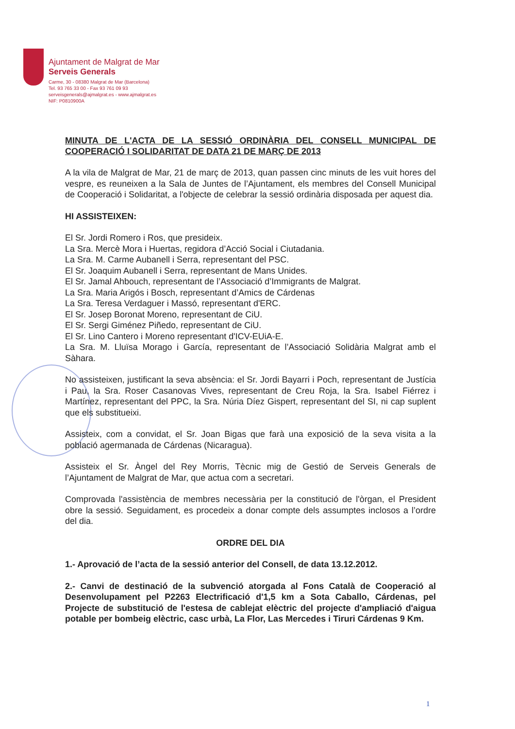Ajuntament de Malgrat de Mar
Serveis Generals
Carme, 30 - 08380 Malgrat de Mar (Barcelona)
Tel. 93 765 33 00 - Fax 93 761 09 93
serveisgenerals@ajmalgrat.es - www.ajmalgrat.es
NIF: P0810900A
MINUTA DE L'ACTA DE LA SESSIÓ ORDINÀRIA DEL CONSELL MUNICIPAL DE COOPERACIÓ I SOLIDARITAT DE DATA 21 DE MARÇ DE 2013
A la vila de Malgrat de Mar, 21 de març de 2013, quan passen cinc minuts de les vuit hores del vespre, es reuneixen a la Sala de Juntes de l’Ajuntament, els membres del Consell Municipal de Cooperació i Solidaritat, a l'objecte de celebrar la sessió ordinària disposada per aquest dia.
HI ASSISTEIXEN:
El Sr. Jordi Romero i Ros, que presideix.
La Sra. Mercè Mora i Huertas, regidora d’Acció Social i Ciutadania.
La Sra. M. Carme Aubanell i Serra, representant del PSC.
El Sr. Joaquim Aubanell i Serra, representant de Mans Unides.
El Sr. Jamal Ahbouch, representant de l’Associació d’Immigrants de Malgrat.
La Sra. Maria Arigós i Bosch, representant d’Amics de Cárdenas
La Sra. Teresa Verdaguer i Massó, representant d'ERC.
El Sr. Josep Boronat Moreno, representant de CiU.
El Sr. Sergi Giménez Piñedo, representant de CiU.
El Sr. Lino Cantero i Moreno representant d'ICV-EUiA-E.
La Sra. M. Lluïsa Morago i García, representant de l’Associació Solidària Malgrat amb el Sàhara.
No assisteixen, justificant la seva absència: el Sr. Jordi Bayarri i Poch, representant de Justícia i Pau, la Sra. Roser Casanovas Vives, representant de Creu Roja, la Sra. Isabel Fiérrez i Martínez, representant del PPC, la Sra. Núria Díez Gispert, representant del SI, ni cap suplent que els substitueixi.
Assisteix, com a convidat, el Sr. Joan Bigas que farà una exposició de la seva visita a la població agermanada de Cárdenas (Nicaragua).
Assisteix el Sr. Àngel del Rey Morris, Tècnic mig de Gestió de Serveis Generals de l’Ajuntament de Malgrat de Mar, que actua com a secretari.
Comprovada l'assistència de membres necessària per la constitució de l'òrgan, el President obre la sessió. Seguidament, es procedeix a donar compte dels assumptes inclosos a l’ordre del dia.
ORDRE DEL DIA
1.- Aprovació de l’acta de la sessió anterior del Consell, de data 13.12.2012.
2.- Canvi de destinació de la subvenció atorgada al Fons Català de Cooperació al Desenvolupament pel P2263 Electrificació d'1,5 km a Sota Caballo, Cárdenas, pel Projecte de substitució de l'estesa de cablejat elèctric del projecte d'ampliació d'aigua potable per bombeig elèctric, casc urbà, La Flor, Las Mercedes i Tiruri Cárdenas 9 Km.
1